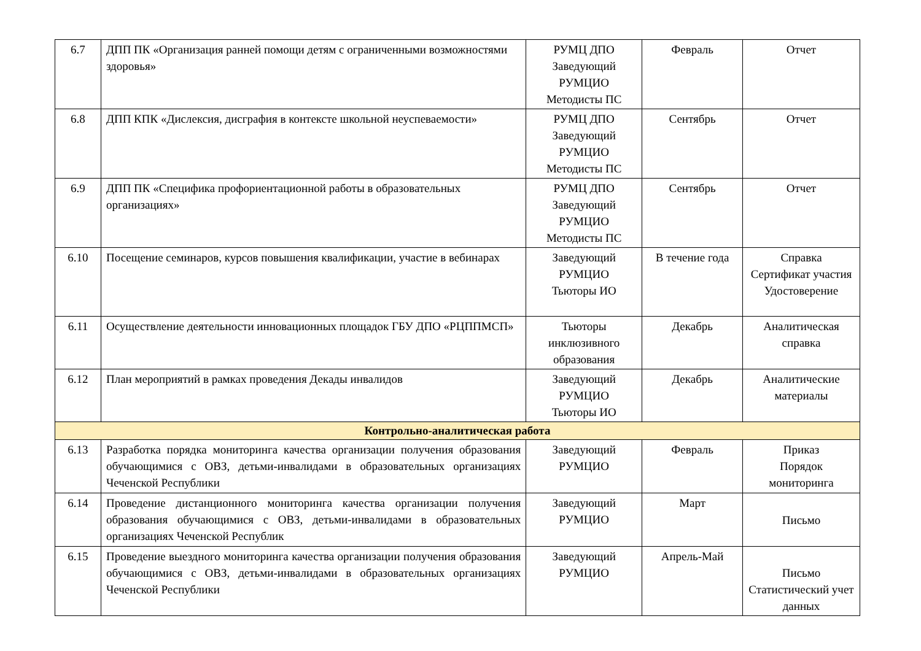| 6.7 | ДПП ПК «Организация ранней помощи детям с ограниченными возможностями здоровья» | РУМЦ ДПО Заведующий РУМЦИО Методисты ПС | Февраль | Отчет |
| 6.8 | ДПП КПК «Дислексия, дисграфия в контексте школьной неуспеваемости» | РУМЦ ДПО Заведующий РУМЦИО Методисты ПС | Сентябрь | Отчет |
| 6.9 | ДПП ПК «Специфика профориентационной работы в образовательных организациях» | РУМЦ ДПО Заведующий РУМЦИО Методисты ПС | Сентябрь | Отчет |
| 6.10 | Посещение семинаров, курсов повышения квалификации, участие в вебинарах | Заведующий РУМЦИО Тьюторы ИО | В течение года | Справка Сертификат участия Удостоверение |
| 6.11 | Осуществление деятельности инновационных площадок ГБУ ДПО «РЦППМСП» | Тьюторы инклюзивного образования | Декабрь | Аналитическая справка |
| 6.12 | План мероприятий в рамках проведения Декады инвалидов | Заведующий РУМЦИО Тьюторы ИО | Декабрь | Аналитические материалы |
| Контрольно-аналитическая работа | | | | |
| 6.13 | Разработка порядка мониторинга качества организации получения образования обучающимися с ОВЗ, детьми-инвалидами в образовательных организациях Чеченской Республики | Заведующий РУМЦИО | Февраль | Приказ Порядок мониторинга |
| 6.14 | Проведение дистанционного мониторинга качества организации получения образования обучающимися с ОВЗ, детьми-инвалидами в образовательных организациях Чеченской Республик | Заведующий РУМЦИО | Март | Письмо |
| 6.15 | Проведение выездного мониторинга качества организации получения образования обучающимися с ОВЗ, детьми-инвалидами в образовательных организациях Чеченской Республики | Заведующий РУМЦИО | Апрель-Май | Письмо Статистический учет данных |